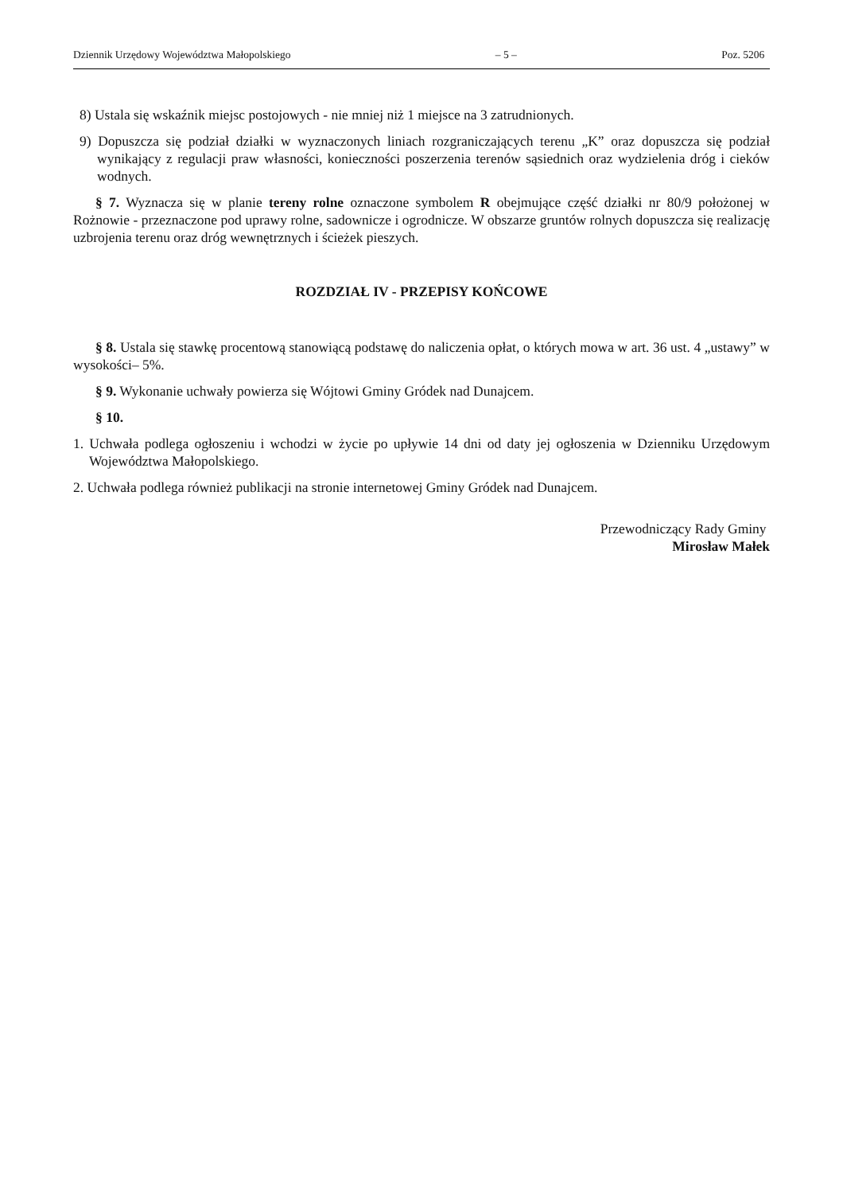Dziennik Urzędowy Województwa Małopolskiego – 5 – Poz. 5206
8) Ustala się wskaźnik miejsc postojowych - nie mniej niż 1 miejsce na 3 zatrudnionych.
9) Dopuszcza się podział działki w wyznaczonych liniach rozgraniczających terenu „K” oraz dopuszcza się podział wynikający z regulacji praw własności, konieczności poszerzenia terenów sąsiednich oraz wydzielenia dróg i cieków wodnych.
§ 7. Wyznacza się w planie tereny rolne oznaczone symbolem R obejmujące część działki nr 80/9 położonej w Rożnowie - przeznaczone pod uprawy rolne, sadownicze i ogrodnicze. W obszarze gruntów rolnych dopuszcza się realizację uzbrojenia terenu oraz dróg wewnętrznych i ścieżek pieszych.
ROZDZIAŁ IV - PRZEPISY KOŃCOWE
§ 8. Ustala się stawkę procentową stanowiącą podstawę do naliczenia opłat, o których mowa w art. 36 ust. 4 „ustawy” w wysokości– 5%.
§ 9. Wykonanie uchwały powierza się Wójtowi Gminy Gródek nad Dunajcem.
§ 10.
1. Uchwała podlega ogłoszeniu i wchodzi w życie po upływie 14 dni od daty jej ogłoszenia w Dzienniku Urzędowym Województwa Małopolskiego.
2. Uchwała podlega również publikacji na stronie internetowej Gminy Gródek nad Dunajcem.
Przewodniczący Rady Gminy
Mirosław Małek